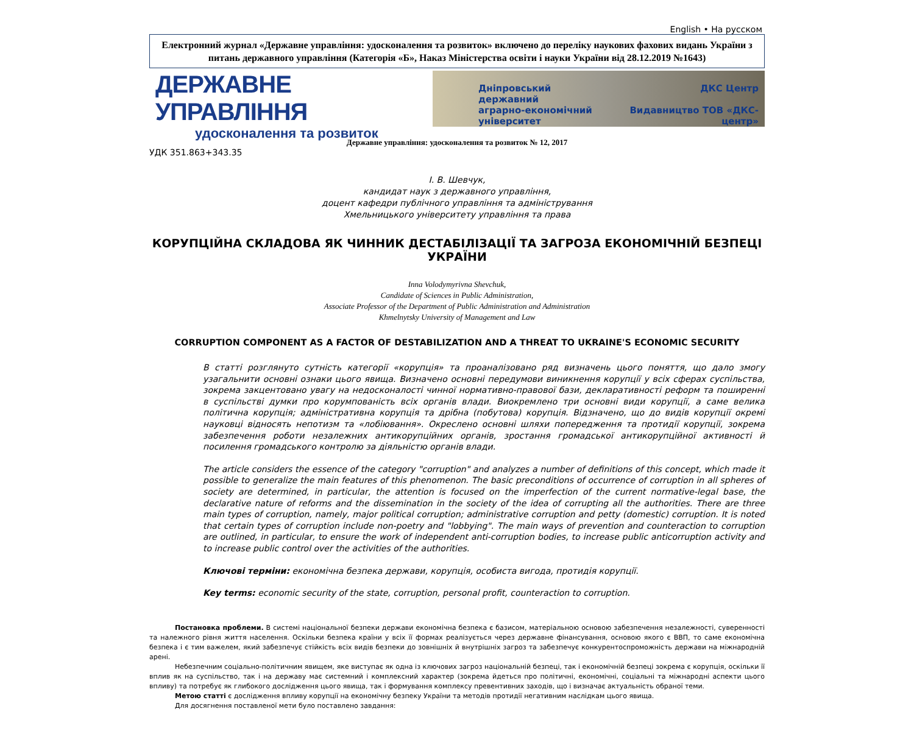English • На русском
Електронний журнал «Державне управління: удосконалення та розвиток» включено до переліку наукових фахових видань України з питань державного управління (Категорія «Б», Наказ Міністерства освіти і науки України від 28.12.2019 №1643)
ДЕРЖАВНЕ УПРАВЛІННЯ
удосконалення та розвиток
Дніпровський державний
аграрно-економічний
університет
ДКС Центр
Видавництво ТОВ «ДКС-центр»
Державне управління: удосконалення та розвиток № 12, 2017
УДК 351.863+343.35
І. В. Шевчук,
кандидат наук з державного управління,
доцент кафедри публічного управління та адміністрування
Хмельницького університету управління та права
КОРУПЦІЙНА СКЛАДОВА ЯК ЧИННИК ДЕСТАБІЛІЗАЦІЇ ТА ЗАГРОЗА ЕКОНОМІЧНІЙ БЕЗПЕЦІ УКРАЇНИ
Inna Volodymyrivna Shevchuk,
Candidate of Sciences in Public Administration,
Associate Professor of the Department of Public Administration and Administration
Khmelnytsky University of Management and Law
CORRUPTION COMPONENT AS A FACTOR OF DESTABILIZATION AND A THREAT TO UKRAINE'S ECONOMIC SECURITY
В статті розглянуто сутність категорії «корупція» та проаналізовано ряд визначень цього поняття, що дало змогу узагальнити основні ознаки цього явища. Визначено основні передумови виникнення корупції у всіх сферах суспільства, зокрема закцентовано увагу на недосконалості чинної нормативно-правової бази, декларативності реформ та поширенні в суспільстві думки про корумпованість всіх органів влади. Виокремлено три основні види корупції, а саме велика політична корупція; адміністративна корупція та дрібна (побутова) корупція. Відзначено, що до видів корупції окремі науковці відносять непотизм та «лобіювання». Окреслено основні шляхи попередження та протидії корупції, зокрема забезпечення роботи незалежних антикорупційних органів, зростання громадської антикорупційної активності й посилення громадського контролю за діяльністю органів влади.
The article considers the essence of the category "corruption" and analyzes a number of definitions of this concept, which made it possible to generalize the main features of this phenomenon. The basic preconditions of occurrence of corruption in all spheres of society are determined, in particular, the attention is focused on the imperfection of the current normative-legal base, the declarative nature of reforms and the dissemination in the society of the idea of corrupting all the authorities. There are three main types of corruption, namely, major political corruption; administrative corruption and petty (domestic) corruption. It is noted that certain types of corruption include non-poetry and "lobbying". The main ways of prevention and counteraction to corruption are outlined, in particular, to ensure the work of independent anti-corruption bodies, to increase public anticorruption activity and to increase public control over the activities of the authorities.
Ключові терміни: економічна безпека держави, корупція, особиста вигода, протидія корупції.
Key terms: economic security of the state, corruption, personal profit, counteraction to corruption.
Постановка проблеми. В системі національної безпеки держави економічна безпека є базисом, матеріальною основою забезпечення незалежності, суверенності та належного рівня життя населення. Оскільки безпека країни у всіх її формах реалізується через державне фінансування, основою якого є ВВП, то саме економічна безпека і є тим важелем, який забезпечує стійкість всіх видів безпеки до зовнішніх й внутрішніх загроз та забезпечує конкурентоспроможність держави на міжнародній арені.
Небезпечним соціально-політичним явищем, яке виступає як одна із ключових загроз національній безпеці, так і економічній безпеці зокрема є корупція, оскільки її вплив як на суспільство, так і на державу має системний і комплексний характер (зокрема йдеться про політичні, економічні, соціальні та міжнародні аспекти цього впливу) та потребує як глибокого дослідження цього явища, так і формування комплексу превентивних заходів, що і визначає актуальність обраної теми.
Метою статті є дослідження впливу корупції на економічну безпеку України та методів протидії негативним наслідкам цього явища.
Для досягнення поставленої мети було поставлено завдання: